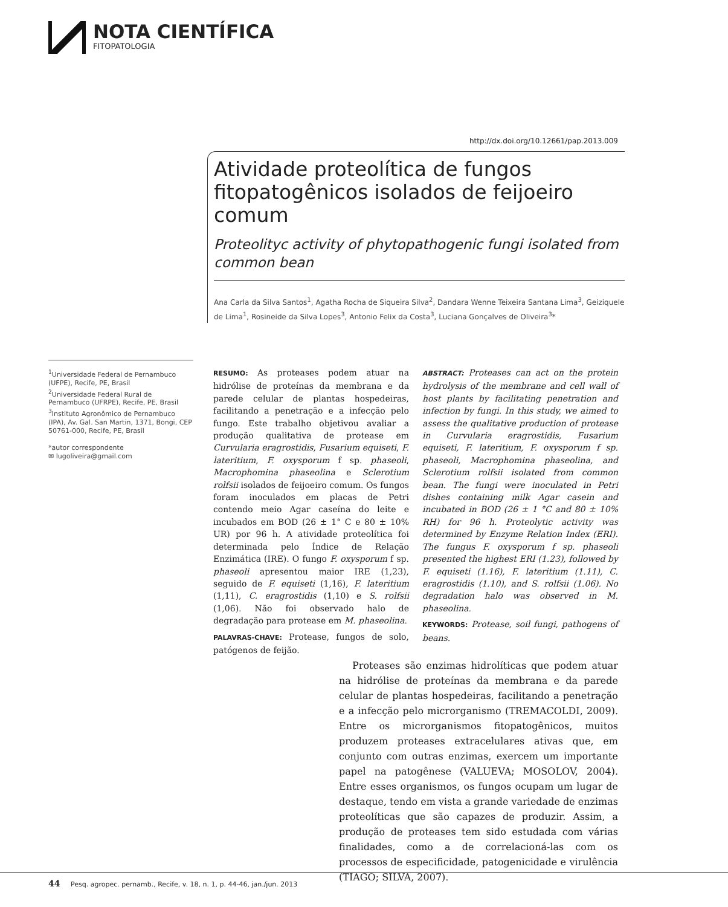NOTA CIENTÍFICA
FITOPATOLOGIA
http://dx.doi.org/10.12661/pap.2013.009
Atividade proteolítica de fungos fitopatogênicos isolados de feijoeiro comum
Proteolityc activity of phytopathogenic fungi isolated from common bean
Ana Carla da Silva Santos<sup>1</sup>, Agatha Rocha de Siqueira Silva<sup>2</sup>, Dandara Wenne Teixeira Santana Lima<sup>3</sup>, Geiziquele de Lima<sup>1</sup>, Rosineide da Silva Lopes<sup>3</sup>, Antonio Felix da Costa<sup>3</sup>, Luciana Gonçalves de Oliveira<sup>3</sup>*
<sup>1</sup> Universidade Federal de Pernambuco (UFPE), Recife, PE, Brasil
<sup>2</sup> Universidade Federal Rural de Pernambuco (UFRPE), Recife, PE, Brasil
<sup>3</sup> Instituto Agronômico de Pernambuco (IPA), Av. Gal. San Martin, 1371, Bongi, CEP 50761-000, Recife, PE, Brasil
*autor correspondente
✉ lugoliveira@gmail.com
RESUMO: As proteases podem atuar na hidrólise de proteínas da membrana e da parede celular de plantas hospedeiras, facilitando a penetração e a infecção pelo fungo. Este trabalho objetivou avaliar a produção qualitativa de protease em Curvularia eragrostidis, Fusarium equiseti, F. lateritium, F. oxysporum f sp. phaseoli, Macrophomina phaseolina e Sclerotium rolfsii isolados de feijoeiro comum. Os fungos foram inoculados em placas de Petri contendo meio Agar caseína do leite e incubados em BOD (26 ± 1° C e 80 ± 10% UR) por 96 h. A atividade proteolítica foi determinada pelo Índice de Relação Enzimática (IRE). O fungo F. oxysporum f sp. phaseoli apresentou maior IRE (1,23), seguido de F. equiseti (1,16), F. lateritium (1,11), C. eragrostidis (1,10) e S. rolfsii (1,06). Não foi observado halo de degradação para protease em M. phaseolina.
PALAVRAS-CHAVE: Protease, fungos de solo, patógenos de feijão.
ABSTRACT: Proteases can act on the protein hydrolysis of the membrane and cell wall of host plants by facilitating penetration and infection by fungi. In this study, we aimed to assess the qualitative production of protease in Curvularia eragrostidis, Fusarium equiseti, F. lateritium, F. oxysporum f sp. phaseoli, Macrophomina phaseolina, and Sclerotium rolfsii isolated from common bean. The fungi were inoculated in Petri dishes containing milk Agar casein and incubated in BOD (26 ± 1 °C and 80 ± 10% RH) for 96 h. Proteolytic activity was determined by Enzyme Relation Index (ERI). The fungus F. oxysporum f sp. phaseoli presented the highest ERI (1.23), followed by F. equiseti (1.16), F. lateritium (1.11), C. eragrostidis (1.10), and S. rolfsii (1.06). No degradation halo was observed in M. phaseolina.
KEYWORDS: Protease, soil fungi, pathogens of beans.
Proteases são enzimas hidrolíticas que podem atuar na hidrólise de proteínas da membrana e da parede celular de plantas hospedeiras, facilitando a penetração e a infecção pelo microrganismo (TREMACOLDI, 2009). Entre os microrganismos fitopatogênicos, muitos produzem proteases extracelulares ativas que, em conjunto com outras enzimas, exercem um importante papel na patogênese (VALUEVA; MOSOLOV, 2004). Entre esses organismos, os fungos ocupam um lugar de destaque, tendo em vista a grande variedade de enzimas proteolíticas que são capazes de produzir. Assim, a produção de proteases tem sido estudada com várias finalidades, como a de correlacioná-las com os processos de especificidade, patogenicidade e virulência (TIAGO; SILVA, 2007).
44 Pesq. agropec. pernamb., Recife, v. 18, n. 1, p. 44-46, jan./jun. 2013